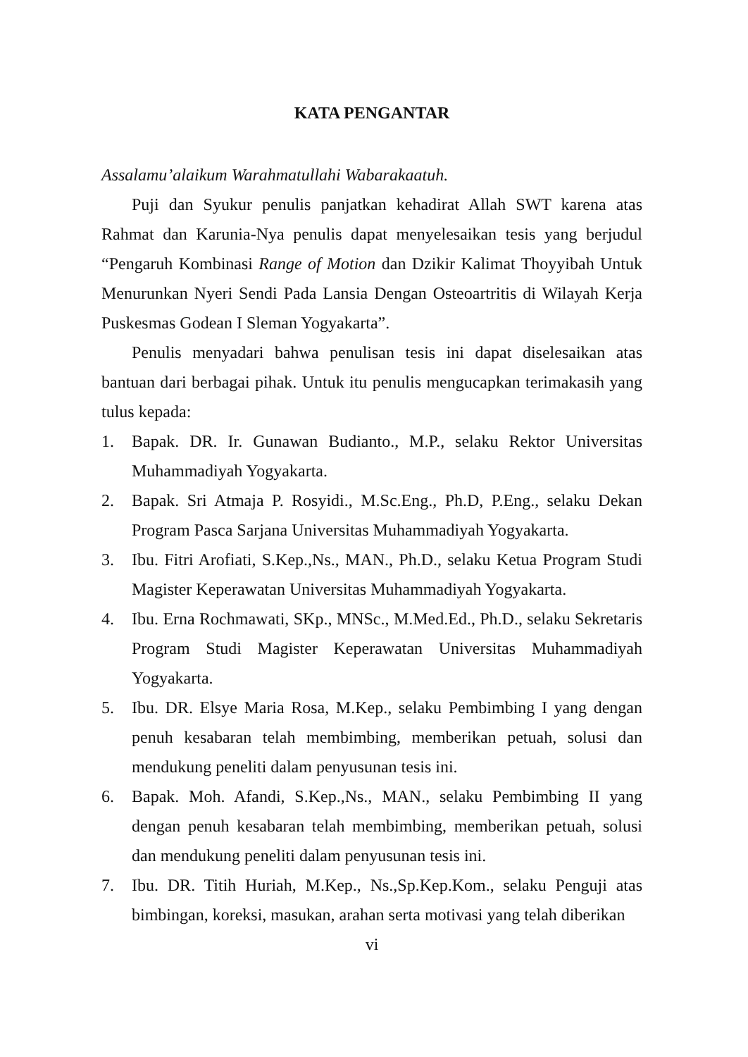KATA PENGANTAR
Assalamu’alaikum Warahmatullahi Wabarakaatuh.
Puji dan Syukur penulis panjatkan kehadirat Allah SWT karena atas Rahmat dan Karunia-Nya penulis dapat menyelesaikan tesis yang berjudul “Pengaruh Kombinasi Range of Motion dan Dzikir Kalimat Thoyyibah Untuk Menurunkan Nyeri Sendi Pada Lansia Dengan Osteoartritis di Wilayah Kerja Puskesmas Godean I Sleman Yogyakarta”.
Penulis menyadari bahwa penulisan tesis ini dapat diselesaikan atas bantuan dari berbagai pihak. Untuk itu penulis mengucapkan terimakasih yang tulus kepada:
1. Bapak. DR. Ir. Gunawan Budianto., M.P., selaku Rektor Universitas Muhammadiyah Yogyakarta.
2. Bapak. Sri Atmaja P. Rosyidi., M.Sc.Eng., Ph.D, P.Eng., selaku Dekan Program Pasca Sarjana Universitas Muhammadiyah Yogyakarta.
3. Ibu. Fitri Arofiati, S.Kep.,Ns., MAN., Ph.D., selaku Ketua Program Studi Magister Keperawatan Universitas Muhammadiyah Yogyakarta.
4. Ibu. Erna Rochmawati, SKp., MNSc., M.Med.Ed., Ph.D., selaku Sekretaris Program Studi Magister Keperawatan Universitas Muhammadiyah Yogyakarta.
5. Ibu. DR. Elsye Maria Rosa, M.Kep., selaku Pembimbing I yang dengan penuh kesabaran telah membimbing, memberikan petuah, solusi dan mendukung peneliti dalam penyusunan tesis ini.
6. Bapak. Moh. Afandi, S.Kep.,Ns., MAN., selaku Pembimbing II yang dengan penuh kesabaran telah membimbing, memberikan petuah, solusi dan mendukung peneliti dalam penyusunan tesis ini.
7. Ibu. DR. Titih Huriah, M.Kep., Ns.,Sp.Kep.Kom., selaku Penguji atas bimbingan, koreksi, masukan, arahan serta motivasi yang telah diberikan
vi